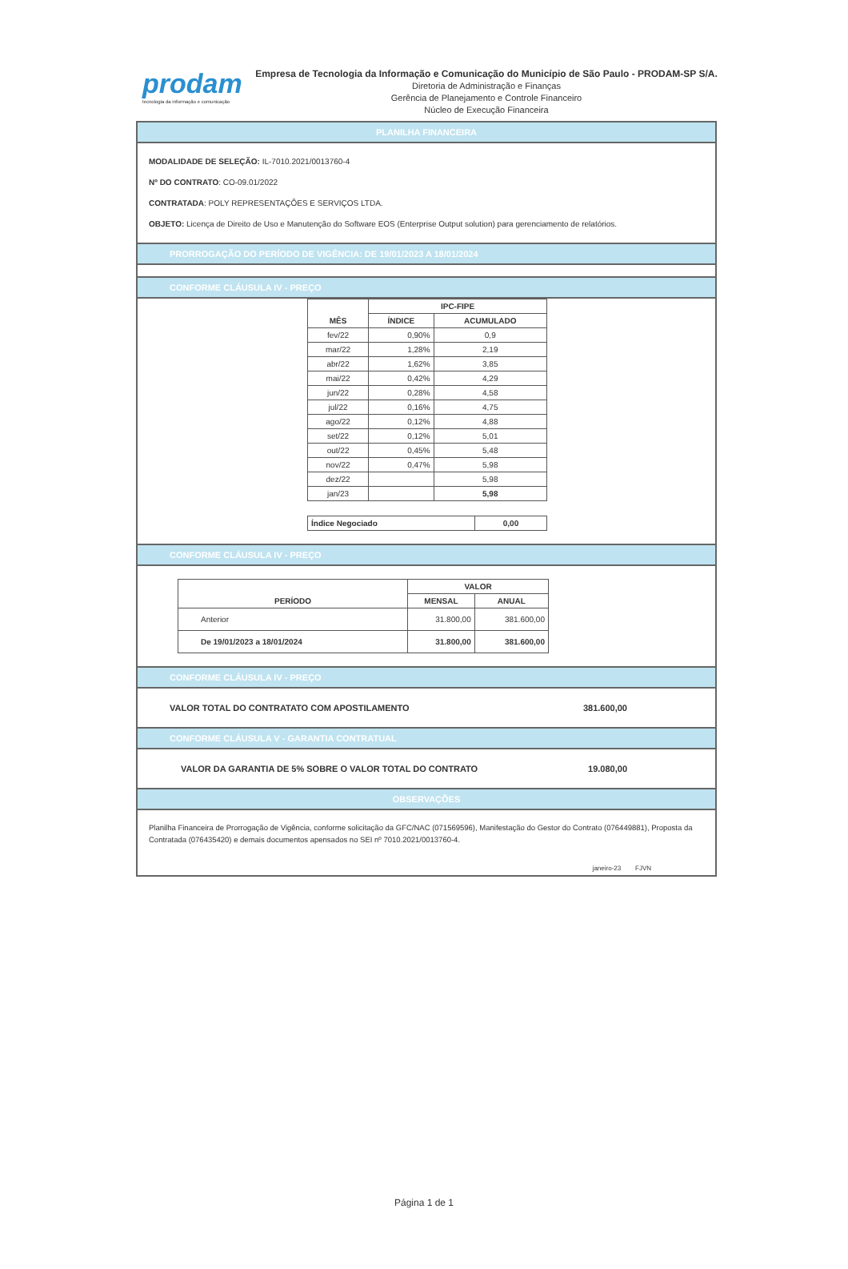prodam
tecnologia da informação e comunicação
Empresa de Tecnologia da Informação e Comunicação do Município de São Paulo - PRODAM-SP S/A.
Diretoria de Administração e Finanças
Gerência de Planejamento e Controle Financeiro
Núcleo de Execução Financeira
PLANILHA FINANCEIRA
MODALIDADE DE SELEÇÃO: IL-7010.2021/0013760-4
Nº DO CONTRATO: CO-09.01/2022
CONTRATADA: POLY REPRESENTAÇÕES E SERVIÇOS LTDA.
OBJETO: Licença de Direito de Uso e Manutenção do Software EOS (Enterprise Output solution) para gerenciamento de relatórios.
PRORROGAÇÃO DO PERÍODO DE VIGÊNCIA: DE 19/01/2023 A 18/01/2024
CONFORME CLÁUSULA IV - PREÇO
| MÊS | IPC-FIPE | |
| --- | --- | --- |
| | ÍNDICE | ACUMULADO |
| fev/22 | 0,90% | 0,9 |
| mar/22 | 1,28% | 2,19 |
| abr/22 | 1,62% | 3,85 |
| mai/22 | 0,42% | 4,29 |
| jun/22 | 0,28% | 4,58 |
| jul/22 | 0,16% | 4,75 |
| ago/22 | 0,12% | 4,88 |
| set/22 | 0,12% | 5,01 |
| out/22 | 0,45% | 5,48 |
| nov/22 | 0,47% | 5,98 |
| dez/22 | | 5,98 |
| jan/23 | | 5,98 |
| Índice Negociado | 0,00 |
CONFORME CLÁUSULA IV - PREÇO
| PERÍODO | VALOR | |
| --- | --- | --- |
| | MENSAL | ANUAL |
| Anterior | 31.800,00 | 381.600,00 |
| De 19/01/2023 a 18/01/2024 | 31.800,00 | 381.600,00 |
CONFORME CLÁUSULA IV - PREÇO
VALOR TOTAL DO CONTRATATO COM APOSTILAMENTO 381.600,00
CONFORME CLÁUSULA V - GARANTIA CONTRATUAL
VALOR DA GARANTIA DE 5% SOBRE O VALOR TOTAL DO CONTRATO 19.080,00
OBSERVAÇÕES
Planilha Financeira de Prorrogação de Vigência, conforme solicitação da GFC/NAC (071569596), Manifestação do Gestor do Contrato (076449881), Proposta da Contratada (076435420) e demais documentos apensados no SEI nº 7010.2021/0013760-4.
janeiro-23 FJVN
Página 1 de 1